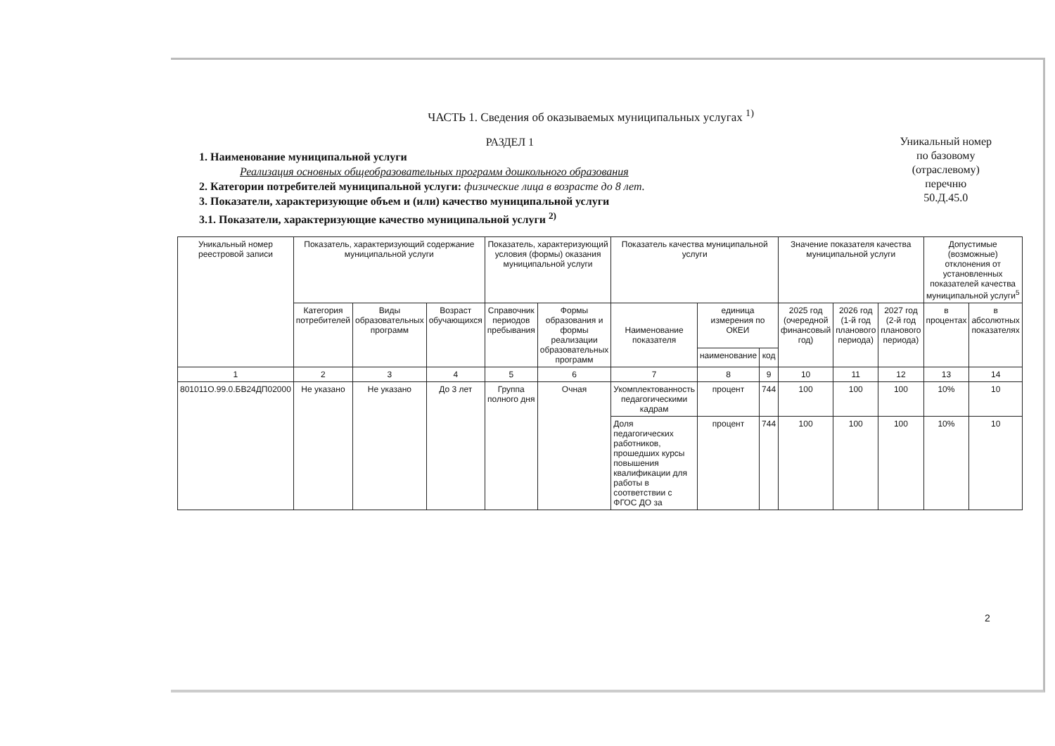ЧАСТЬ 1. Сведения об оказываемых муниципальных услугах <sup>1)</sup>
РАЗДЕЛ 1
1. Наименование муниципальной услуги
Реализация основных общеобразовательных программ дошкольного образования
2. Категории потребителей муниципальной услуги: физические лица в возрасте до 8 лет.
3. Показатели, характеризующие объем и (или) качество муниципальной услуги
3.1. Показатели, характеризующие качество муниципальной услуги <sup>2)</sup>
Уникальный номер
по базовому
(отраслевому)
перечню
50.Д.45.0
| Уникальный номер реестровой записи | Показатель, характеризующий содержание муниципальной услуги | | | Показатель, характеризующий условия (формы) оказания муниципальной услуги | | Показатель качества муниципальной услуги | | | Значение показателя качества муниципальной услуги | | | Допустимые (возможные) отклонения от установленных показателей качества муниципальной услуги<sup>5</sup> | |
| --- | --- | --- | --- | --- | --- | --- | --- | --- | --- | --- | --- | --- | --- |
| | Категория потребителей | Виды образовательных программ | Возраст обучающихся | Справочник периодов пребывания | Формы образования и формы реализации образовательных программ | Наименование показателя | единица измерения по ОКЕИ | | 2025 год (очередной финансовый год) | 2026 год (1-й год планового периода) | 2027 год (2-й год планового периода) | в процентах | в абсолютных показателях |
| | | | | | | | наименование | код | | | | | |
| 1 | 2 | 3 | 4 | 5 | 6 | 7 | 8 | 9 | 10 | 11 | 12 | 13 | 14 |
| 801011О.99.0.БВ24ДП02000 | Не указано | Не указано | До 3 лет | Группа полного дня | Очная | Укомплектованность педагогическими кадрам | процент | 744 | 100 | 100 | 100 | 10% | 10 |
| | | | | | | Доля педагогических работников, прошедших курсы повышения квалификации для работы в соответствии с ФГОС ДО за | процент | 744 | 100 | 100 | 100 | 10% | 10 |
2